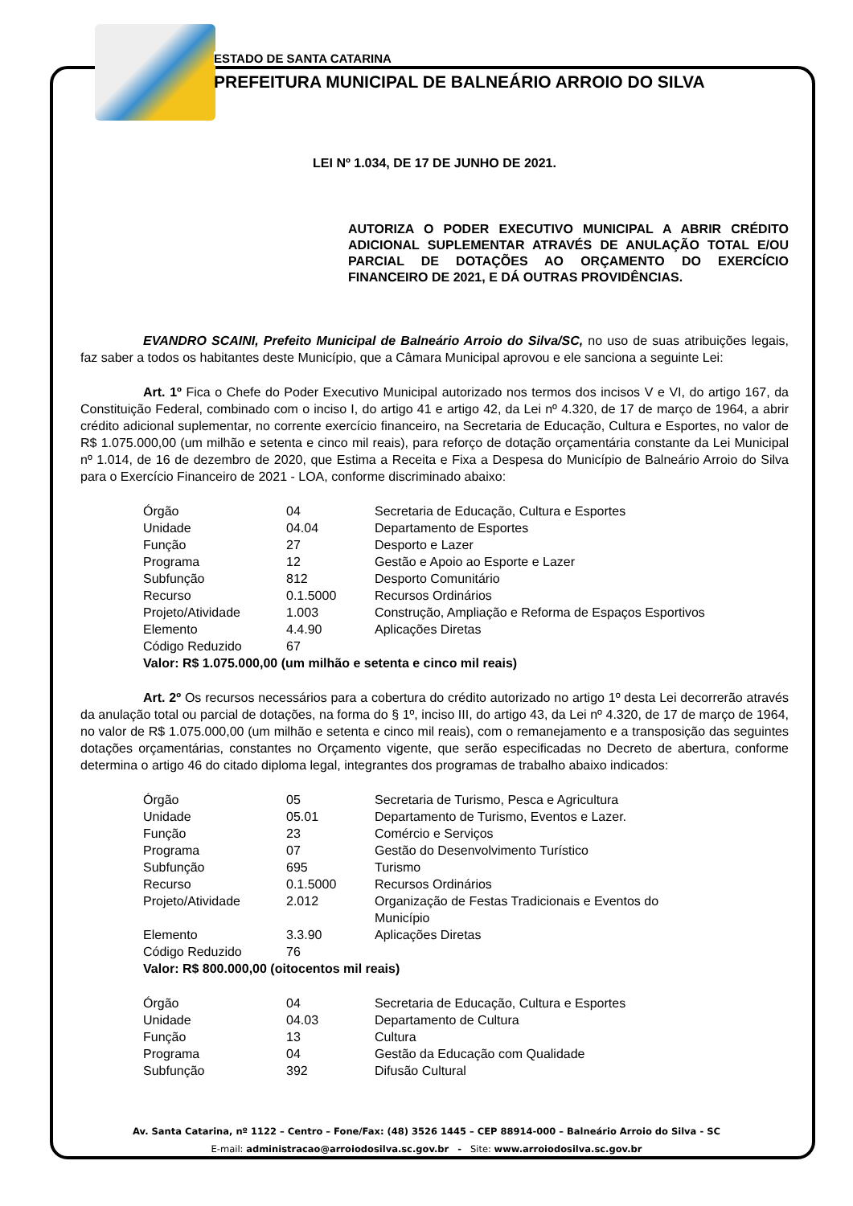ESTADO DE SANTA CATARINA
PREFEITURA MUNICIPAL DE BALNEÁRIO ARROIO DO SILVA
LEI Nº 1.034, DE 17 DE JUNHO DE 2021.
AUTORIZA O PODER EXECUTIVO MUNICIPAL A ABRIR CRÉDITO ADICIONAL SUPLEMENTAR ATRAVÉS DE ANULAÇÃO TOTAL E/OU PARCIAL DE DOTAÇÕES AO ORÇAMENTO DO EXERCÍCIO FINANCEIRO DE 2021, E DÁ OUTRAS PROVIDÊNCIAS.
EVANDRO SCAINI, Prefeito Municipal de Balneário Arroio do Silva/SC, no uso de suas atribuições legais, faz saber a todos os habitantes deste Município, que a Câmara Municipal aprovou e ele sanciona a seguinte Lei:
Art. 1º Fica o Chefe do Poder Executivo Municipal autorizado nos termos dos incisos V e VI, do artigo 167, da Constituição Federal, combinado com o inciso I, do artigo 41 e artigo 42, da Lei nº 4.320, de 17 de março de 1964, a abrir crédito adicional suplementar, no corrente exercício financeiro, na Secretaria de Educação, Cultura e Esportes, no valor de R$ 1.075.000,00 (um milhão e setenta e cinco mil reais), para reforço de dotação orçamentária constante da Lei Municipal nº 1.014, de 16 de dezembro de 2020, que Estima a Receita e Fixa a Despesa do Município de Balneário Arroio do Silva para o Exercício Financeiro de 2021 - LOA, conforme discriminado abaixo:
| Órgão | 04 | Secretaria de Educação, Cultura e Esportes |
| Unidade | 04.04 | Departamento de Esportes |
| Função | 27 | Desporto e Lazer |
| Programa | 12 | Gestão e Apoio ao Esporte e Lazer |
| Subfunção | 812 | Desporto Comunitário |
| Recurso | 0.1.5000 | Recursos Ordinários |
| Projeto/Atividade | 1.003 | Construção, Ampliação e Reforma de Espaços Esportivos |
| Elemento | 4.4.90 | Aplicações Diretas |
| Código Reduzido | 67 | |
Valor: R$ 1.075.000,00 (um milhão e setenta e cinco mil reais)
Art. 2º Os recursos necessários para a cobertura do crédito autorizado no artigo 1º desta Lei decorrerão através da anulação total ou parcial de dotações, na forma do § 1º, inciso III, do artigo 43, da Lei nº 4.320, de 17 de março de 1964, no valor de R$ 1.075.000,00 (um milhão e setenta e cinco mil reais), com o remanejamento e a transposição das seguintes dotações orçamentárias, constantes no Orçamento vigente, que serão especificadas no Decreto de abertura, conforme determina o artigo 46 do citado diploma legal, integrantes dos programas de trabalho abaixo indicados:
| Órgão | 05 | Secretaria de Turismo, Pesca e Agricultura |
| Unidade | 05.01 | Departamento de Turismo, Eventos e Lazer. |
| Função | 23 | Comércio e Serviços |
| Programa | 07 | Gestão do Desenvolvimento Turístico |
| Subfunção | 695 | Turismo |
| Recurso | 0.1.5000 | Recursos Ordinários |
| Projeto/Atividade | 2.012 | Organização de Festas Tradicionais e Eventos do Município |
| Elemento | 3.3.90 | Aplicações Diretas |
| Código Reduzido | 76 | |
Valor: R$ 800.000,00 (oitocentos mil reais)
| Órgão | 04 | Secretaria de Educação, Cultura e Esportes |
| Unidade | 04.03 | Departamento de Cultura |
| Função | 13 | Cultura |
| Programa | 04 | Gestão da Educação com Qualidade |
| Subfunção | 392 | Difusão Cultural |
Av. Santa Catarina, nº 1122 – Centro – Fone/Fax: (48) 3526 1445 – CEP 88914-000 – Balneário Arroio do Silva - SC
E-mail: administracao@arroiodosilva.sc.gov.br - Site: www.arroiodosilva.sc.gov.br